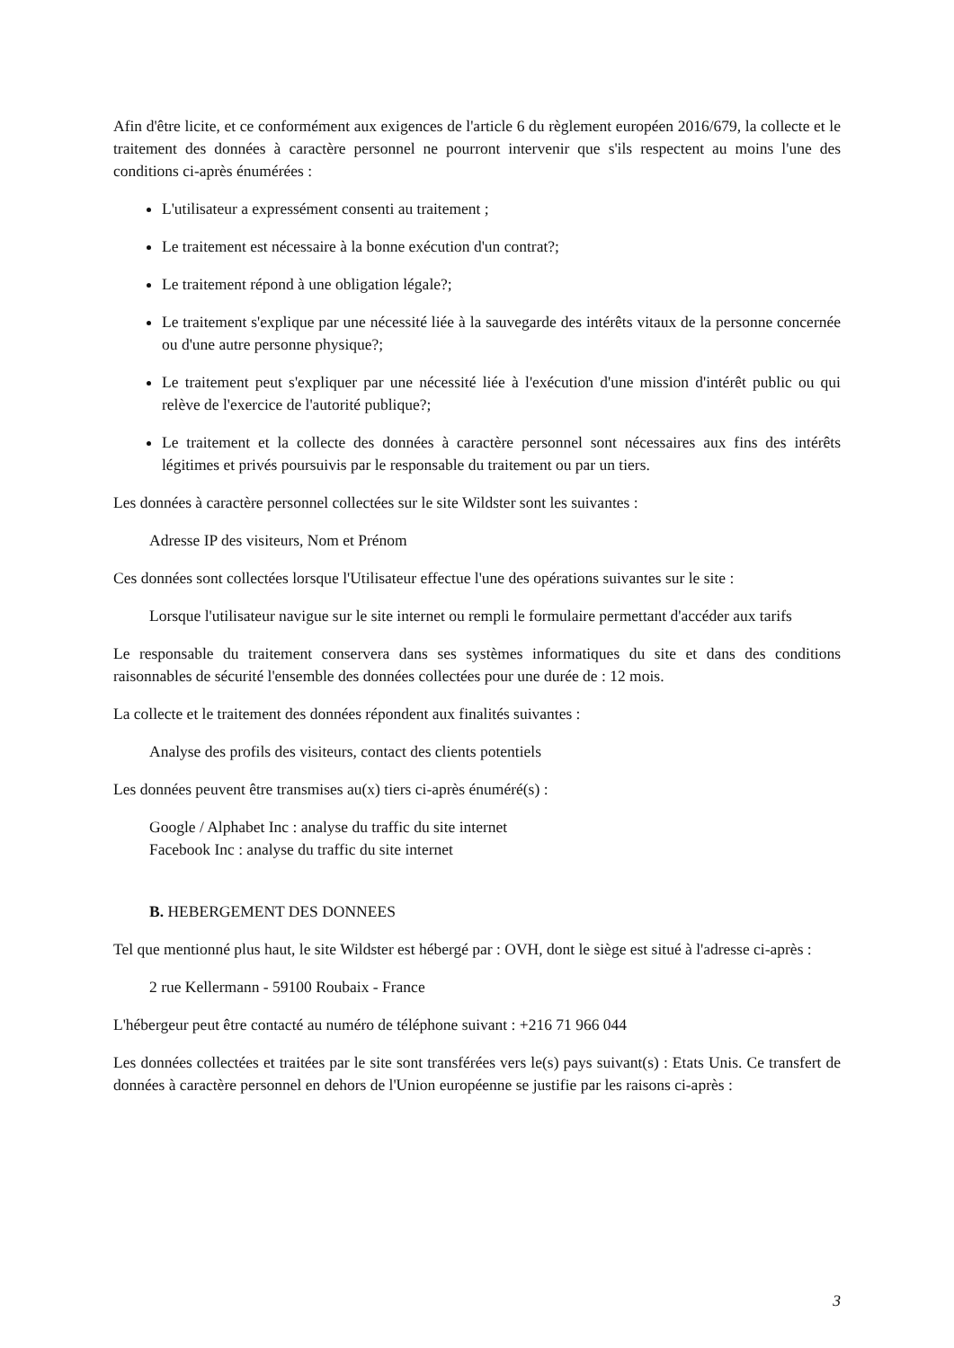Afin d'être licite, et ce conformément aux exigences de l'article 6 du règlement européen 2016/679, la collecte et le traitement des données à caractère personnel ne pourront intervenir que s'ils respectent au moins l'une des conditions ci-après énumérées :
L'utilisateur a expressément consenti au traitement ;
Le traitement est nécessaire à la bonne exécution d'un contrat?;
Le traitement répond à une obligation légale?;
Le traitement s'explique par une nécessité liée à la sauvegarde des intérêts vitaux de la personne concernée ou d'une autre personne physique?;
Le traitement peut s'expliquer par une nécessité liée à l'exécution d'une mission d'intérêt public ou qui relève de l'exercice de l'autorité publique?;
Le traitement et la collecte des données à caractère personnel sont nécessaires aux fins des intérêts légitimes et privés poursuivis par le responsable du traitement ou par un tiers.
Les données à caractère personnel collectées sur le site Wildster sont les suivantes :
Adresse IP des visiteurs, Nom et Prénom
Ces données sont collectées lorsque l'Utilisateur effectue l'une des opérations suivantes sur le site :
Lorsque l'utilisateur navigue sur le site internet ou rempli le formulaire permettant d'accéder aux tarifs
Le responsable du traitement conservera dans ses systèmes informatiques du site et dans des conditions raisonnables de sécurité l'ensemble des données collectées pour une durée de : 12 mois.
La collecte et le traitement des données répondent aux finalités suivantes :
Analyse des profils des visiteurs, contact des clients potentiels
Les données peuvent être transmises au(x) tiers ci-après énuméré(s) :
Google / Alphabet Inc : analyse du traffic du site internet
Facebook Inc : analyse du traffic du site internet
B. HEBERGEMENT DES DONNEES
Tel que mentionné plus haut, le site Wildster est hébergé par : OVH, dont le siège est situé à l'adresse ci-après :
2 rue Kellermann - 59100 Roubaix - France
L'hébergeur peut être contacté au numéro de téléphone suivant : +216 71 966 044
Les données collectées et traitées par le site sont transférées vers le(s) pays suivant(s) : Etats Unis. Ce transfert de données à caractère personnel en dehors de l'Union européenne se justifie par les raisons ci-après :
3